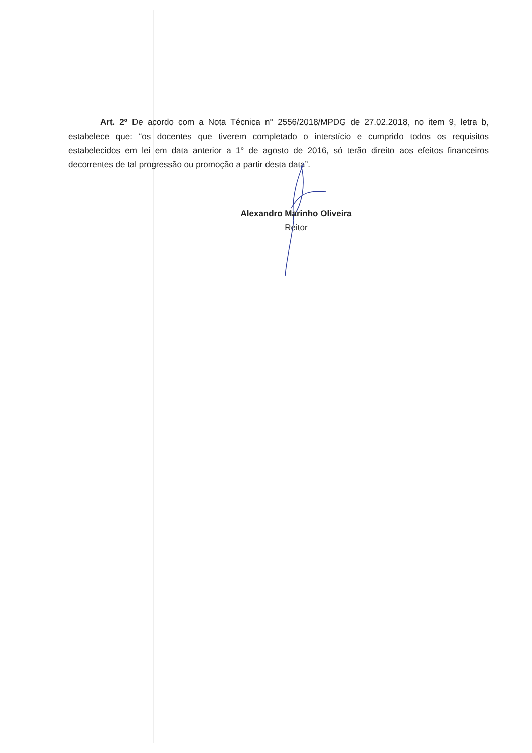Art. 2º De acordo com a Nota Técnica n° 2556/2018/MPDG de 27.02.2018, no item 9, letra b, estabelece que: “os docentes que tiverem completado o interstício e cumprido todos os requisitos estabelecidos em lei em data anterior a 1° de agosto de 2016, só terão direito aos efeitos financeiros decorrentes de tal progressão ou promoção a partir desta data”.
Alexandro Marinho Oliveira
Reitor